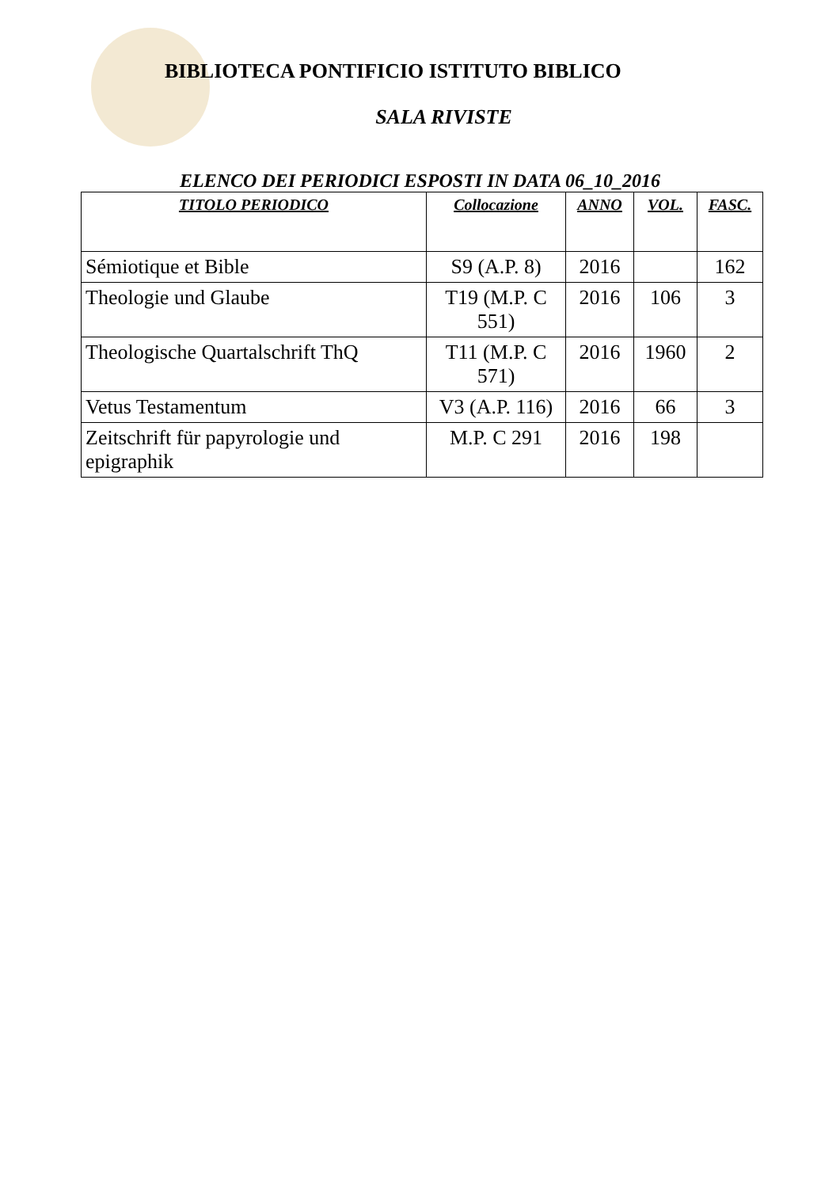BIBLIOTECA PONTIFICIO ISTITUTO BIBLICO
SALA RIVISTE
ELENCO DEI PERIODICI ESPOSTI IN DATA 06_10_2016
| TITOLO PERIODICO | Collocazione | ANNO | VOL. | FASC. |
| --- | --- | --- | --- | --- |
| Sémiotique et Bible | S9 (A.P. 8) | 2016 | | 162 |
| Theologie und Glaube | T19 (M.P. C 551) | 2016 | 106 | 3 |
| Theologische Quartalschrift ThQ | T11 (M.P. C 571) | 2016 | 1960 | 2 |
| Vetus Testamentum | V3 (A.P. 116) | 2016 | 66 | 3 |
| Zeitschrift für papyrologie und epigraphik | M.P. C 291 | 2016 | 198 | |